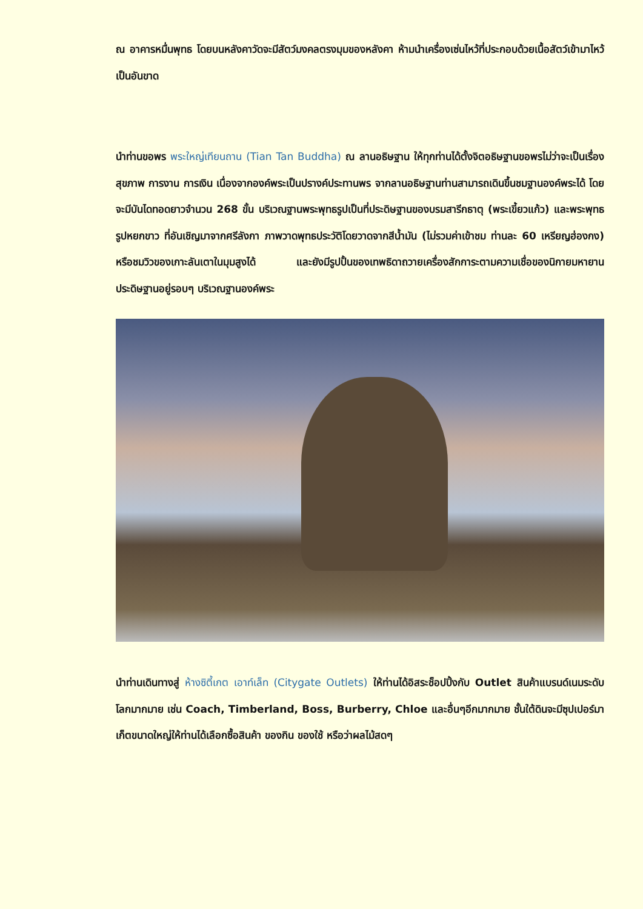ณ อาคารหมื่นพุทธ โดยบนหลังคาวัดจะมีสัตว์มงคลตรงมุมของหลังคา ห้ามนำเครื่องเซ่นไหว้ที่ประกอบด้วยเนื้อสัตว์เข้ามาไหว้เป็นอันขาด
นำท่านขอพร พระใหญ่เทียนถาน (Tian Tan Buddha) ณ ลานอธิษฐาน ให้ทุกท่านได้ตั้งจิตอธิษฐานขอพรไม่ว่าจะเป็นเรื่องสุขภาพ การงาน การเงิน เนื่องจากองค์พระเป็นปรางค์ประทานพร จากลานอธิษฐานท่านสามารถเดินขึ้นชมฐานองค์พระได้ โดยจะมีบันไดทอดยาวจำนวน 268 ขั้น บริเวณฐานพระพุทธรูปเป็นที่ประดิษฐานของบรมสารีกธาตุ (พระเขี้ยวแก้ว) และพระพุทธรูปหยกขาว ที่อันเชิญมาจากศรีลังกา ภาพวาดพุทธประวัติโดยวาดจากสีน้ำมัน (ไม่รวมค่าเข้าชม ท่านละ 60 เหรียญฮ่องกง) หรือชมวิวของเกาะลันเตาในมุมสูงได้ และยังมีรูปปั้นของเทพธิดาถวายเครื่องสักการะตามความเชื่อของนิกายมหายานประดิษฐานอยู่รอบๆ บริเวณฐานองค์พระ
นำท่านเดินทางสู่ ห้างซิตี้เกต เอาท์เล็ท (Citygate Outlets) ให้ท่านได้อิสระช็อปปิ้งกับ Outlet สินค้าแบรนด์เนมระดับโลกมากมาย เช่น Coach, Timberland, Boss, Burberry, Chloe และอื่นๆอีกมากมาย ชั้นใต้ดินจะมีซุปเปอร์มาเก็ตขนาดใหญ่ให้ท่านได้เลือกซื้อสินค้า ของกิน ของใช้ หรือว่าผลไม้สดๆ